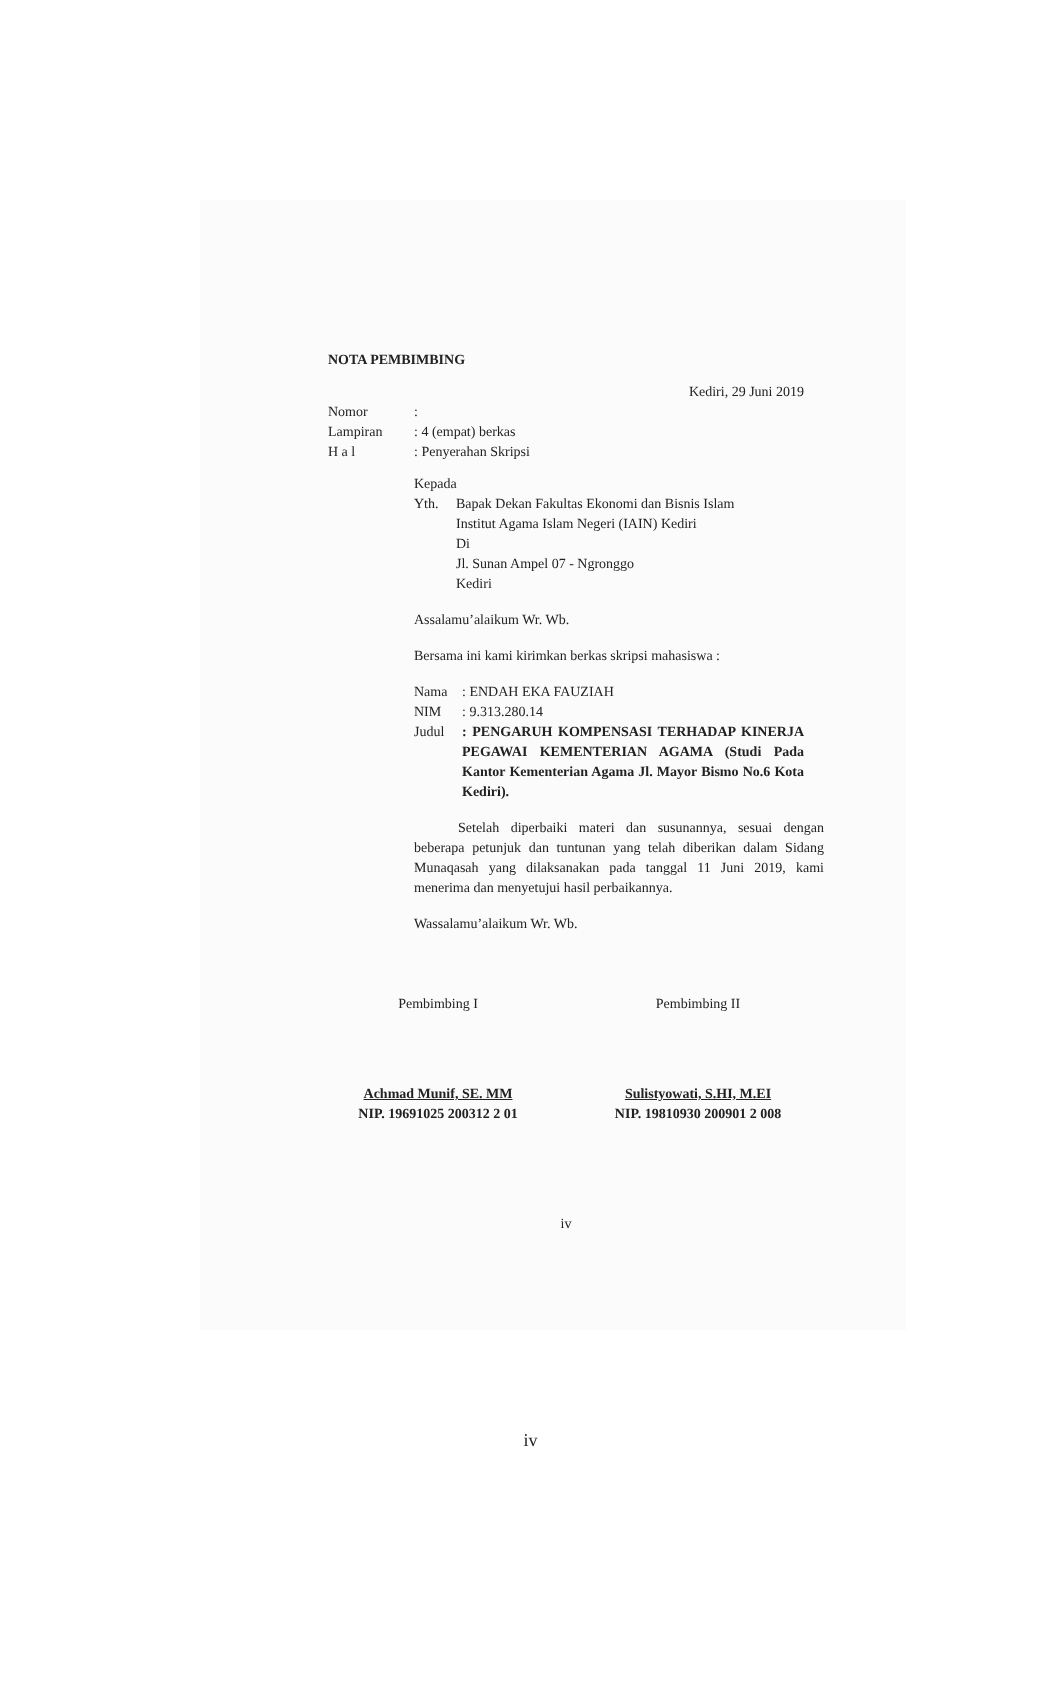NOTA PEMBIMBING
Kediri, 29 Juni 2019
| Nomor | : |
| Lampiran | : 4 (empat) berkas |
| H a l | : Penyerahan Skripsi |
Kepada
| Yth. | Bapak Dekan Fakultas Ekonomi dan Bisnis Islam Institut Agama Islam Negeri (IAIN) Kediri Di Jl. Sunan Ampel 07 - Ngronggo Kediri |
Assalamu’alaikum Wr. Wb.
Bersama ini kami kirimkan berkas skripsi mahasiswa :
| Nama | : ENDAH EKA FAUZIAH |
| NIM | : 9.313.280.14 |
| Judul | : PENGARUH KOMPENSASI TERHADAP KINERJA PEGAWAI KEMENTERIAN AGAMA (Studi Pada Kantor Kementerian Agama Jl. Mayor Bismo No.6 Kota Kediri). |
Setelah diperbaiki materi dan susunannya, sesuai dengan beberapa petunjuk dan tuntunan yang telah diberikan dalam Sidang Munaqasah yang dilaksanakan pada tanggal 11 Juni 2019, kami menerima dan menyetujui hasil perbaikannya.
Wassalamu’alaikum Wr. Wb.
Pembimbing I
Achmad Munif, SE. MM
NIP. 19691025 200312 2 01
Pembimbing II
Sulistyowati, S.HI, M.EI
NIP. 19810930 200901 2 008
iv
iv